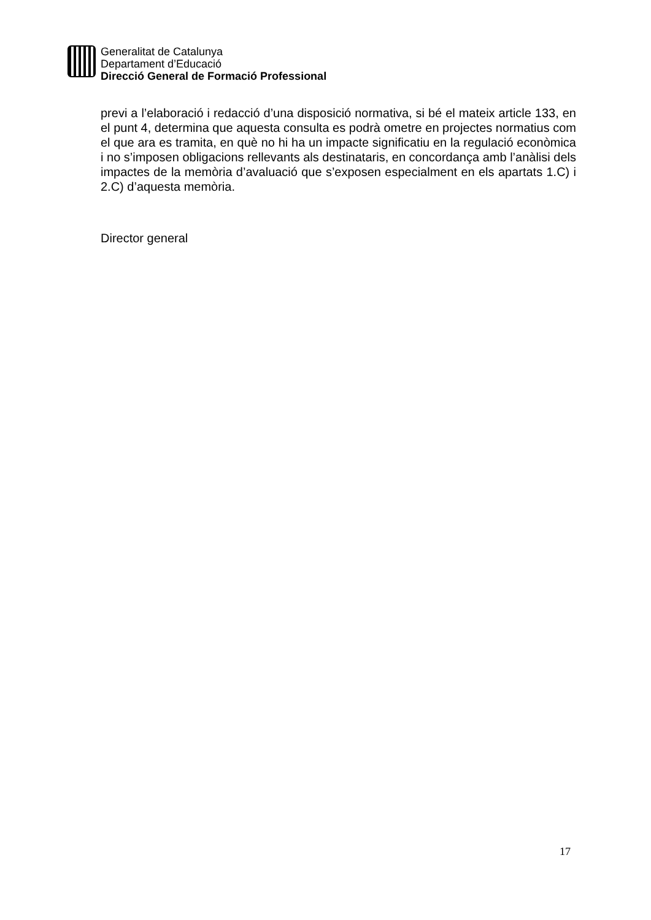Generalitat de Catalunya
Departament d’Educació
Direcció General de Formació Professional
previ a l’elaboració i redacció d’una disposició normativa, si bé el mateix article 133, en el punt 4, determina que aquesta consulta es podrà ometre en projectes normatius com el que ara es tramita, en què no hi ha un impacte significatiu en la regulació econòmica i no s’imposen obligacions rellevants als destinataris, en concordança amb l’anàlisi dels impactes de la memòria d’avaluació que s’exposen especialment en els apartats 1.C) i 2.C) d’aquesta memòria.
Director general
17